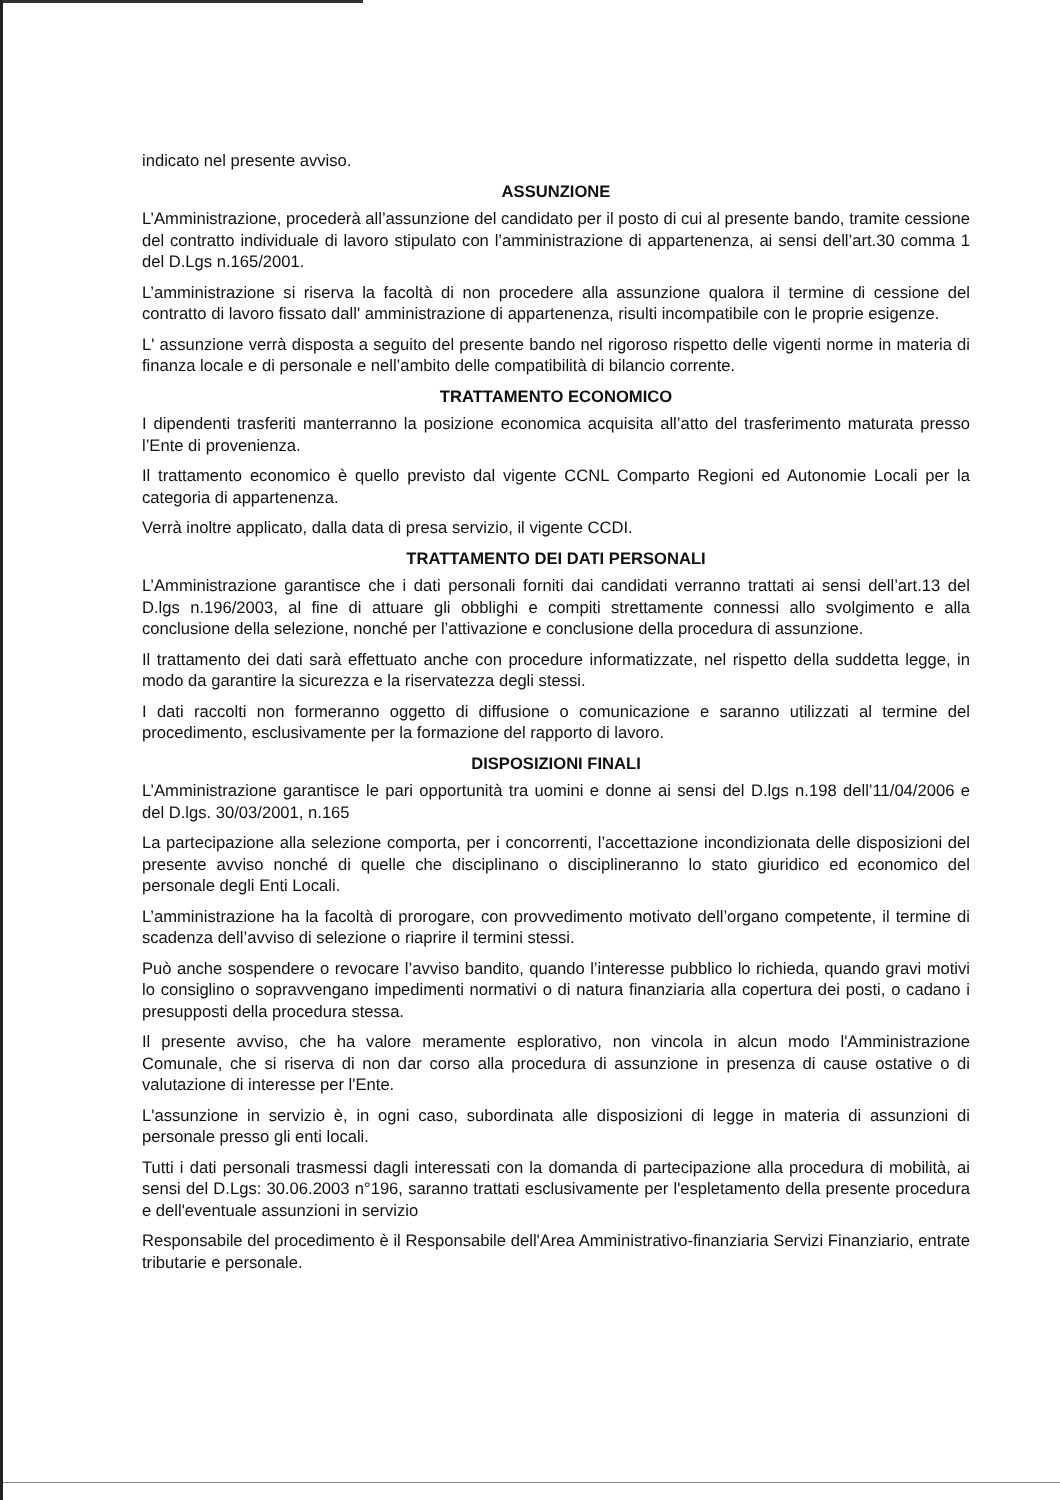indicato nel presente avviso.
ASSUNZIONE
L’Amministrazione, procederà all’assunzione del candidato per il posto di cui al presente bando, tramite cessione del contratto individuale di lavoro stipulato con l’amministrazione di appartenenza, ai sensi dell’art.30 comma 1 del D.Lgs n.165/2001.
L’amministrazione si riserva la facoltà di non procedere alla assunzione qualora il termine di cessione del contratto di lavoro fissato dall' amministrazione di appartenenza, risulti incompatibile con le proprie esigenze.
L' assunzione verrà disposta a seguito del presente bando nel rigoroso rispetto delle vigenti norme in materia di finanza locale e di personale e nell’ambito delle compatibilità di bilancio corrente.
TRATTAMENTO ECONOMICO
I dipendenti trasferiti manterranno la posizione economica acquisita all’atto del trasferimento maturata presso l’Ente di provenienza.
Il trattamento economico è quello previsto dal vigente CCNL Comparto Regioni ed Autonomie Locali per la categoria di appartenenza.
Verrà inoltre applicato, dalla data di presa servizio, il vigente CCDI.
TRATTAMENTO DEI DATI PERSONALI
L’Amministrazione garantisce che i dati personali forniti dai candidati verranno trattati ai sensi dell’art.13 del D.lgs n.196/2003, al fine di attuare gli obblighi e compiti strettamente connessi allo svolgimento e alla conclusione della selezione, nonché per l’attivazione e conclusione della procedura di assunzione.
Il trattamento dei dati sarà effettuato anche con procedure informatizzate, nel rispetto della suddetta legge, in modo da garantire la sicurezza e la riservatezza degli stessi.
I dati raccolti non formeranno oggetto di diffusione o comunicazione e saranno utilizzati al termine del procedimento, esclusivamente per la formazione del rapporto di lavoro.
DISPOSIZIONI FINALI
L’Amministrazione garantisce le pari opportunità tra uomini e donne ai sensi del D.lgs n.198 dell’11/04/2006 e del D.lgs. 30/03/2001, n.165
La partecipazione alla selezione comporta, per i concorrenti, l’accettazione incondizionata delle disposizioni del presente avviso nonché di quelle che disciplinano o disciplineranno lo stato giuridico ed economico del personale degli Enti Locali.
L’amministrazione ha la facoltà di prorogare, con provvedimento motivato dell’organo competente, il termine di scadenza dell’avviso di selezione o riaprire il termini stessi.
Può anche sospendere o revocare l’avviso bandito, quando l’interesse pubblico lo richieda, quando gravi motivi lo consiglino o sopravvengano impedimenti normativi o di natura finanziaria alla copertura dei posti, o cadano i presupposti della procedura stessa.
Il presente avviso, che ha valore meramente esplorativo, non vincola in alcun modo l'Amministrazione Comunale, che si riserva di non dar corso alla procedura di assunzione in presenza di cause ostative o di valutazione di interesse per l'Ente.
L'assunzione in servizio è, in ogni caso, subordinata alle disposizioni di legge in materia di assunzioni di personale presso gli enti locali.
Tutti i dati personali trasmessi dagli interessati con la domanda di partecipazione alla procedura di mobilità, ai sensi del D.Lgs: 30.06.2003 n°196, saranno trattati esclusivamente per l'espletamento della presente procedura e dell'eventuale assunzioni in servizio
Responsabile del procedimento è il Responsabile dell'Area Amministrativo-finanziaria Servizi Finanziario, entrate tributarie e personale.